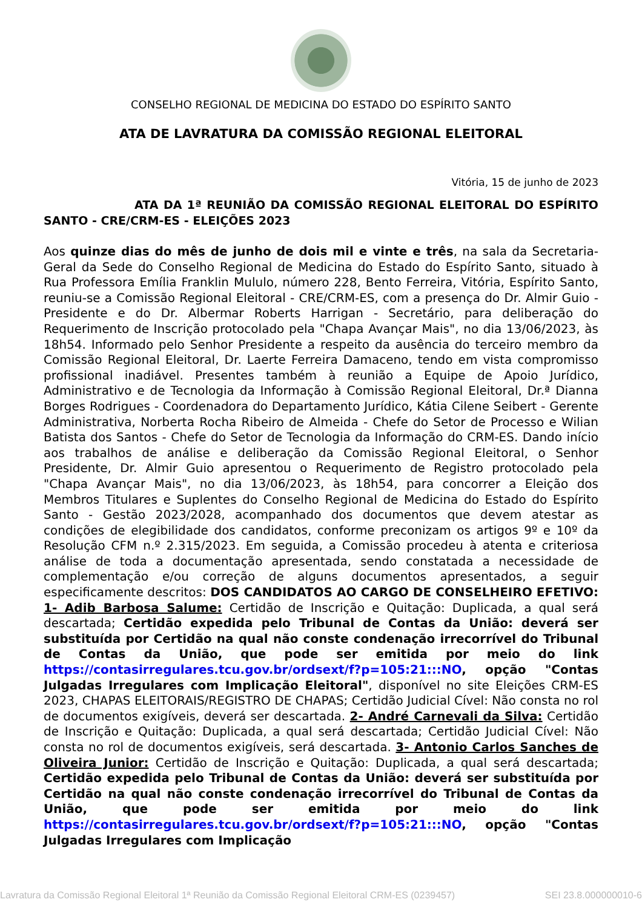CONSELHO REGIONAL DE MEDICINA DO ESTADO DO ESPÍRITO SANTO
ATA DE LAVRATURA DA COMISSÃO REGIONAL ELEITORAL
Vitória, 15 de junho de 2023
ATA DA 1ª REUNIÃO DA COMISSÃO REGIONAL ELEITORAL DO ESPÍRITO SANTO - CRE/CRM-ES - ELEIÇÕES 2023
Aos quinze dias do mês de junho de dois mil e vinte e três, na sala da Secretaria-Geral da Sede do Conselho Regional de Medicina do Estado do Espírito Santo, situado à Rua Professora Emília Franklin Mululo, número 228, Bento Ferreira, Vitória, Espírito Santo, reuniu-se a Comissão Regional Eleitoral - CRE/CRM-ES, com a presença do Dr. Almir Guio - Presidente e do Dr. Albermar Roberts Harrigan - Secretário, para deliberação do Requerimento de Inscrição protocolado pela "Chapa Avançar Mais", no dia 13/06/2023, às 18h54. Informado pelo Senhor Presidente a respeito da ausência do terceiro membro da Comissão Regional Eleitoral, Dr. Laerte Ferreira Damaceno, tendo em vista compromisso profissional inadiável. Presentes também à reunião a Equipe de Apoio Jurídico, Administrativo e de Tecnologia da Informação à Comissão Regional Eleitoral, Dr.ª Dianna Borges Rodrigues - Coordenadora do Departamento Jurídico, Kátia Cilene Seibert - Gerente Administrativa, Norberta Rocha Ribeiro de Almeida - Chefe do Setor de Processo e Wilian Batista dos Santos - Chefe do Setor de Tecnologia da Informação do CRM-ES. Dando início aos trabalhos de análise e deliberação da Comissão Regional Eleitoral, o Senhor Presidente, Dr. Almir Guio apresentou o Requerimento de Registro protocolado pela "Chapa Avançar Mais", no dia 13/06/2023, às 18h54, para concorrer a Eleição dos Membros Titulares e Suplentes do Conselho Regional de Medicina do Estado do Espírito Santo - Gestão 2023/2028, acompanhado dos documentos que devem atestar as condições de elegibilidade dos candidatos, conforme preconizam os artigos 9º e 10º da Resolução CFM n.º 2.315/2023. Em seguida, a Comissão procedeu à atenta e criteriosa análise de toda a documentação apresentada, sendo constatada a necessidade de complementação e/ou correção de alguns documentos apresentados, a seguir especificamente descritos: DOS CANDIDATOS AO CARGO DE CONSELHEIRO EFETIVO: 1- Adib Barbosa Salume: Certidão de Inscrição e Quitação: Duplicada, a qual será descartada; Certidão expedida pelo Tribunal de Contas da União: deverá ser substituída por Certidão na qual não conste condenação irrecorrível do Tribunal de Contas da União, que pode ser emitida por meio do link https://contasirregulares.tcu.gov.br/ordsext/f?p=105:21:::NO, opção "Contas Julgadas Irregulares com Implicação Eleitoral", disponível no site Eleições CRM-ES 2023, CHAPAS ELEITORAIS/REGISTRO DE CHAPAS; Certidão Judicial Cível: Não consta no rol de documentos exigíveis, deverá ser descartada. 2- André Carnevali da Silva: Certidão de Inscrição e Quitação: Duplicada, a qual será descartada; Certidão Judicial Cível: Não consta no rol de documentos exigíveis, será descartada. 3- Antonio Carlos Sanches de Oliveira Junior: Certidão de Inscrição e Quitação: Duplicada, a qual será descartada; Certidão expedida pelo Tribunal de Contas da União: deverá ser substituída por Certidão na qual não conste condenação irrecorrível do Tribunal de Contas da União, que pode ser emitida por meio do link https://contasirregulares.tcu.gov.br/ordsext/f?p=105:21:::NO, opção "Contas Julgadas Irregulares com Implicação
Lavratura da Comissão Regional Eleitoral 1ª Reunião da Comissão Regional Eleitoral CRM-ES (0239457) SEI 23.8.000000010-6